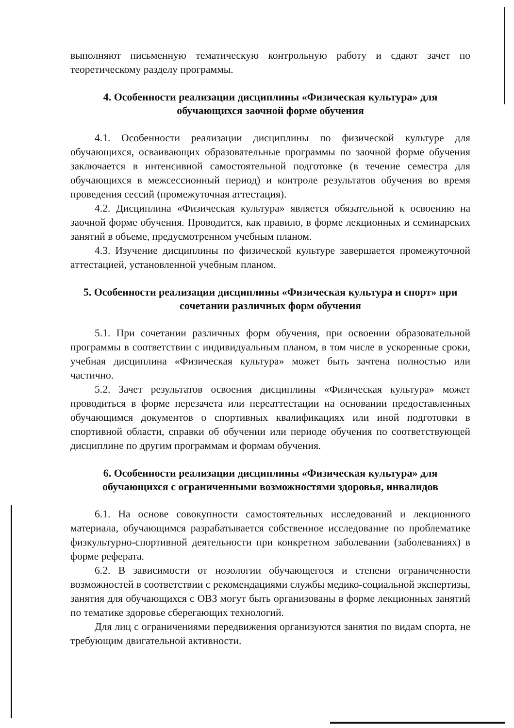выполняют письменную тематическую контрольную работу и сдают зачет по теоретическому разделу программы.
4. Особенности реализации дисциплины «Физическая культура» для обучающихся заочной форме обучения
4.1. Особенности реализации дисциплины по физической культуре для обучающихся, осваивающих образовательные программы по заочной форме обучения заключается в интенсивной самостоятельной подготовке (в течение семестра для обучающихся в межсессионный период) и контроле результатов обучения во время проведения сессий (промежуточная аттестация).
4.2. Дисциплина «Физическая культура» является обязательной к освоению на заочной форме обучения. Проводится, как правило, в форме лекционных и семинарских занятий в объеме, предусмотренном учебным планом.
4.3. Изучение дисциплины по физической культуре завершается промежуточной аттестацией, установленной учебным планом.
5. Особенности реализации дисциплины «Физическая культура и спорт» при сочетании различных форм обучения
5.1. При сочетании различных форм обучения, при освоении образовательной программы в соответствии с индивидуальным планом, в том числе в ускоренные сроки, учебная дисциплина «Физическая культура» может быть зачтена полностью или частично.
5.2. Зачет результатов освоения дисциплины «Физическая культура» может проводиться в форме перезачета или переаттестации на основании предоставленных обучающимся документов о спортивных квалификациях или иной подготовки в спортивной области, справки об обучении или периоде обучения по соответствующей дисциплине по другим программам и формам обучения.
6. Особенности реализации дисциплины «Физическая культура» для обучающихся с ограниченными возможностями здоровья, инвалидов
6.1. На основе совокупности самостоятельных исследований и лекционного материала, обучающимся разрабатывается собственное исследование по проблематике физкультурно-спортивной деятельности при конкретном заболевании (заболеваниях) в форме реферата.
6.2. В зависимости от нозологии обучающегося и степени ограниченности возможностей в соответствии с рекомендациями службы медико-социальной экспертизы, занятия для обучающихся с ОВЗ могут быть организованы в форме лекционных занятий по тематике здоровье сберегающих технологий.
Для лиц с ограничениями передвижения организуются занятия по видам спорта, не требующим двигательной активности.